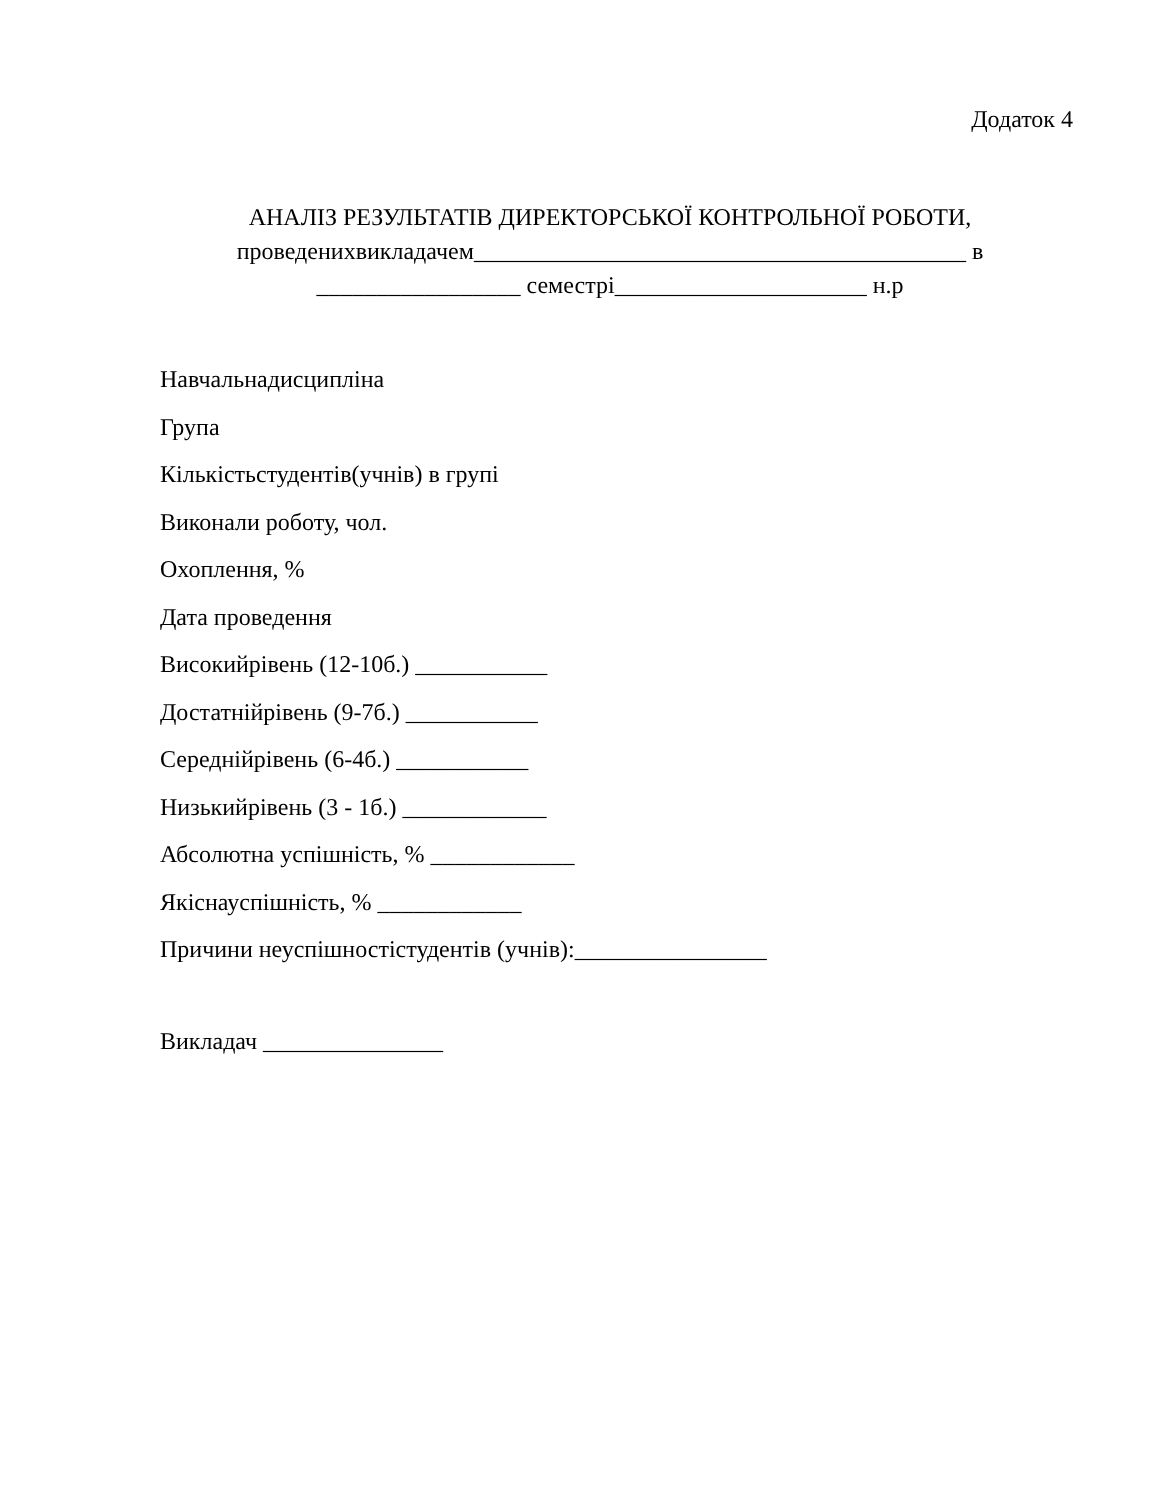Додаток 4
АНАЛІЗ РЕЗУЛЬТАТІВ ДИРЕКТОРСЬКОЇ КОНТРОЛЬНОЇ РОБОТИ,
проведенихвикладачем_________________________________________ в
_________________ семестрі_____________________ н.р
Навчальнадисципліна
Група
Кількістьстудентів(учнів) в групі
Виконали роботу, чол.
Охоплення, %
Дата проведення
Високийрівень (12-10б.) ___________
Достатнійрівень (9-7б.) ___________
Середнійрівень (6-4б.) ___________
Низькийрівень (3 - 1б.) ____________
Абсолютна успішність, % ____________
Якіснауспішність, % ____________
Причини неуспішностістудентів (учнів):________________
Викладач _______________